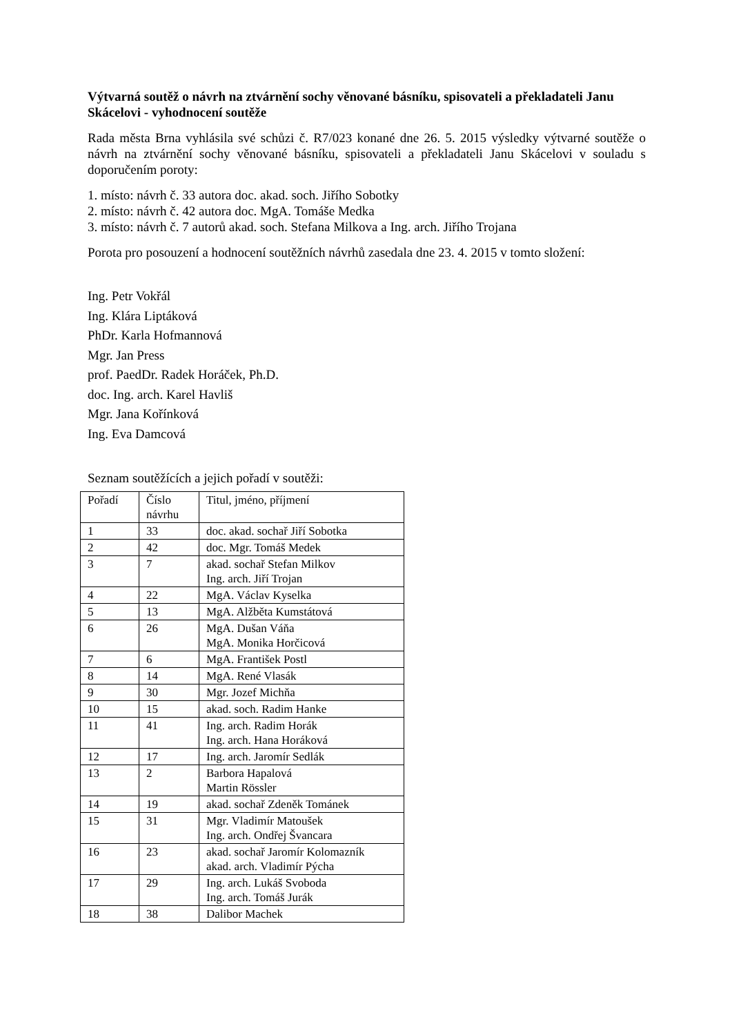Výtvarná soutěž o návrh na ztvárnění sochy věnované básníku, spisovateli a překladateli Janu Skácelovi - vyhodnocení soutěže
Rada města Brna vyhlásila své schůzi č. R7/023 konané dne 26. 5. 2015 výsledky výtvarné soutěže o návrh na ztvárnění sochy věnované básníku, spisovateli a překladateli Janu Skácelovi v souladu s doporučením poroty:
1. místo: návrh č. 33 autora doc. akad. soch. Jiřího Sobotky
2. místo: návrh č. 42 autora doc. MgA. Tomáše Medka
3. místo: návrh č. 7 autorů akad. soch. Stefana Milkova a Ing. arch. Jiřího Trojana
Porota pro posouzení a hodnocení soutěžních návrhů zasedala dne 23. 4. 2015 v tomto složení:
Ing. Petr Vokřál
Ing. Klára Liptáková
PhDr. Karla Hofmannová
Mgr. Jan Press
prof. PaedDr. Radek Horáček, Ph.D.
doc. Ing. arch. Karel Havliš
Mgr. Jana Kořínková
Ing. Eva Damcová
Seznam soutěžících a jejich pořadí v soutěži:
| Pořadí | Číslo návrhu | Titul, jméno, příjmení |
| 1 | 33 | doc. akad. sochař Jiří Sobotka |
| 2 | 42 | doc. Mgr. Tomáš Medek |
| 3 | 7 | akad. sochař Stefan Milkov Ing. arch. Jiří Trojan |
| 4 | 22 | MgA. Václav Kyselka |
| 5 | 13 | MgA. Alžběta Kumstátová |
| 6 | 26 | MgA. Dušan Váňa MgA. Monika Horčicová |
| 7 | 6 | MgA. František Postl |
| 8 | 14 | MgA. René Vlasák |
| 9 | 30 | Mgr. Jozef Michňa |
| 10 | 15 | akad. soch. Radim Hanke |
| 11 | 41 | Ing. arch. Radim Horák Ing. arch. Hana Horáková |
| 12 | 17 | Ing. arch. Jaromír Sedlák |
| 13 | 2 | Barbora Hapalová Martin Rössler |
| 14 | 19 | akad. sochař Zdeněk Tománek |
| 15 | 31 | Mgr. Vladimír Matoušek Ing. arch. Ondřej Švancara |
| 16 | 23 | akad. sochař Jaromír Kolomazník akad. arch. Vladimír Pýcha |
| 17 | 29 | Ing. arch. Lukáš Svoboda Ing. arch. Tomáš Jurák |
| 18 | 38 | Dalibor Machek |